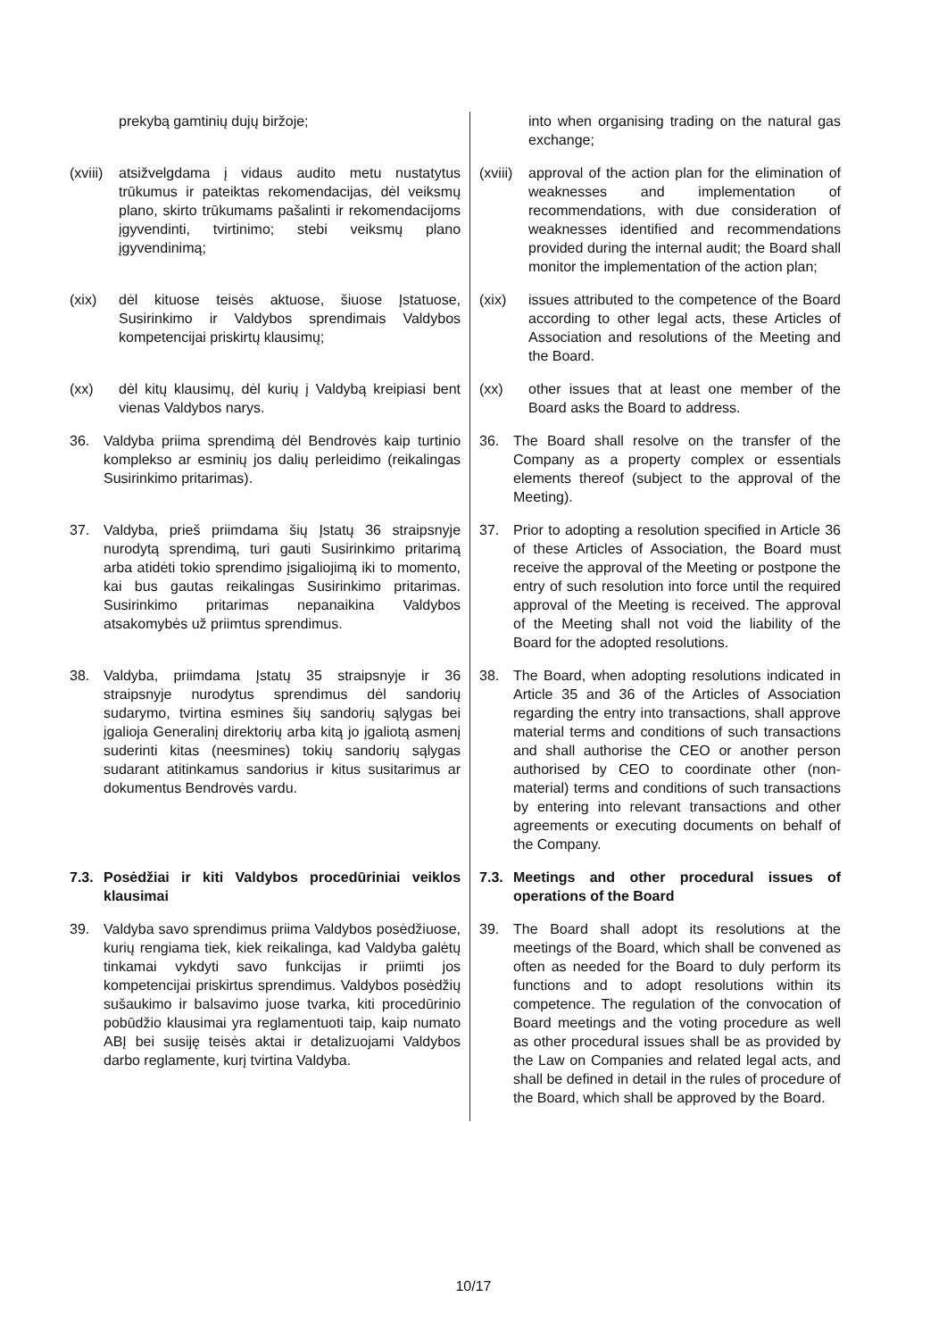| prekybą gamtinių dujų biržoje; | into when organising trading on the natural gas exchange; |
| (xviii) atsižvelgdama į vidaus audito metu nustatytus trūkumus ir pateiktas rekomendacijas, dėl veiksmų plano, skirto trūkumams pašalinti ir rekomendacijoms įgyvendinti, tvirtinimo; stebi veiksmų plano įgyvendinimą; | (xviii) approval of the action plan for the elimination of weaknesses and implementation of recommendations, with due consideration of weaknesses identified and recommendations provided during the internal audit; the Board shall monitor the implementation of the action plan; |
| (xix) dėl kituose teisės aktuose, šiuose Įstatuose, Susirinkimo ir Valdybos sprendimais Valdybos kompetencijai priskirtų klausimų; | (xix) issues attributed to the competence of the Board according to other legal acts, these Articles of Association and resolutions of the Meeting and the Board. |
| (xx) dėl kitų klausimų, dėl kurių į Valdybą kreipiasi bent vienas Valdybos narys. | (xx) other issues that at least one member of the Board asks the Board to address. |
| 36. Valdyba priima sprendimą dėl Bendrovės kaip turtinio komplekso ar esminių jos dalių perleidimo (reikalingas Susirinkimo pritarimas). | 36. The Board shall resolve on the transfer of the Company as a property complex or essentials elements thereof (subject to the approval of the Meeting). |
| 37. Valdyba, prieš priimdama šių Įstatų 36 straipsnyje nurodytą sprendimą, turi gauti Susirinkimo pritarimą arba atidėti tokio sprendimo įsigaliojimą iki to momento, kai bus gautas reikalingas Susirinkimo pritarimas. Susirinkimo pritarimas nepanaikina Valdybos atsakomybės už priimtus sprendimus. | 37. Prior to adopting a resolution specified in Article 36 of these Articles of Association, the Board must receive the approval of the Meeting or postpone the entry of such resolution into force until the required approval of the Meeting is received. The approval of the Meeting shall not void the liability of the Board for the adopted resolutions. |
| 38. Valdyba, priimdama Įstatų 35 straipsnyje ir 36 straipsnyje nurodytus sprendimus dėl sandorių sudarymo, tvirtina esmines šių sandorių sąlygas bei įgalioja Generalinį direktorių arba kitą jo įgaliotą asmenį suderinti kitas (neesmines) tokių sandorių sąlygas sudarant atitinkamus sandorius ir kitus susitarimus ar dokumentus Bendrovės vardu. | 38. The Board, when adopting resolutions indicated in Article 35 and 36 of the Articles of Association regarding the entry into transactions, shall approve material terms and conditions of such transactions and shall authorise the CEO or another person authorised by CEO to coordinate other (non-material) terms and conditions of such transactions by entering into relevant transactions and other agreements or executing documents on behalf of the Company. |
| 7.3. Posėdžiai ir kiti Valdybos procedūriniai veiklos klausimai | 7.3. Meetings and other procedural issues of operations of the Board |
| 39. Valdyba savo sprendimus priima Valdybos posėdžiuose, kurių rengiama tiek, kiek reikalinga, kad Valdyba galėtų tinkamai vykdyti savo funkcijas ir priimti jos kompetencijai priskirtus sprendimus. Valdybos posėdžių sušaukimo ir balsavimo juose tvarka, kiti procedūrinio pobūdžio klausimai yra reglamentuoti taip, kaip numato ABĮ bei susiję teisės aktai ir detalizuojami Valdybos darbo reglamente, kurį tvirtina Valdyba. | 39. The Board shall adopt its resolutions at the meetings of the Board, which shall be convened as often as needed for the Board to duly perform its functions and to adopt resolutions within its competence. The regulation of the convocation of Board meetings and the voting procedure as well as other procedural issues shall be as provided by the Law on Companies and related legal acts, and shall be defined in detail in the rules of procedure of the Board, which shall be approved by the Board. |
10/17